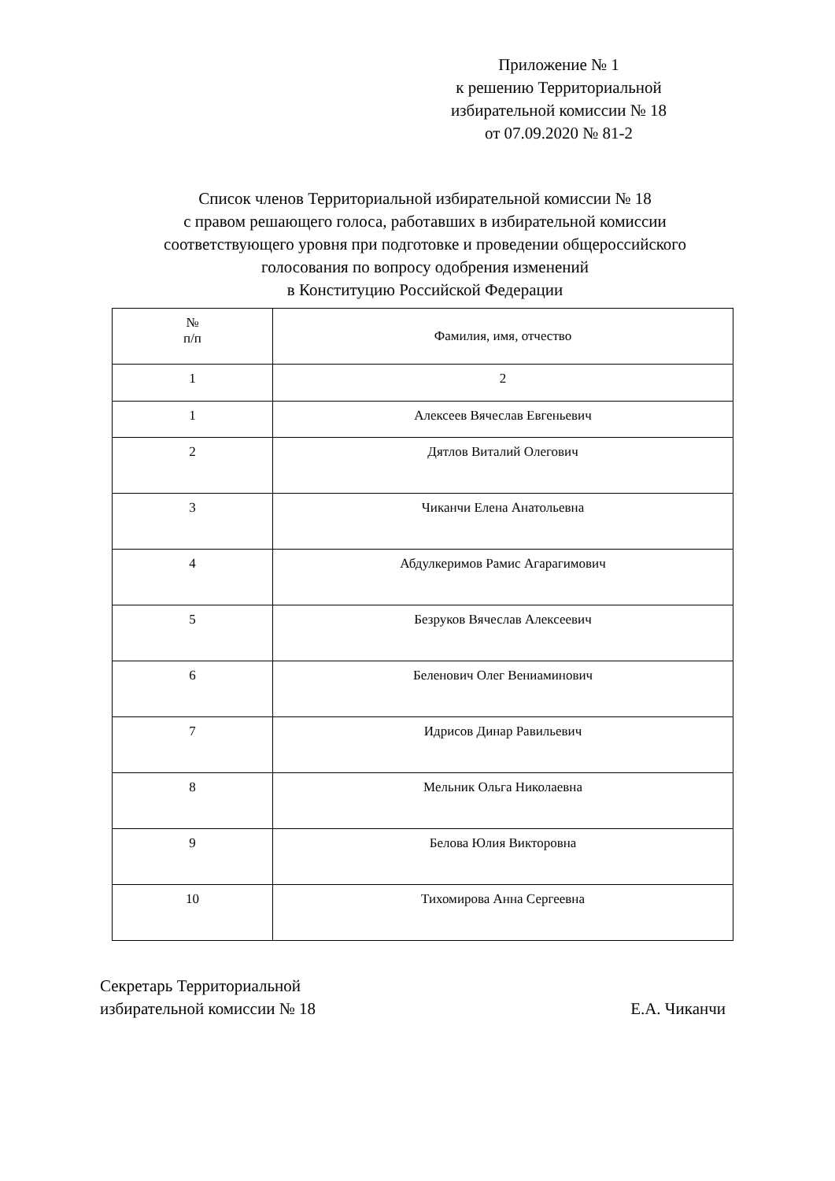Приложение № 1
к решению Территориальной
избирательной комиссии № 18
от 07.09.2020 № 81-2
Список членов Территориальной избирательной комиссии № 18
с правом решающего голоса, работавших в избирательной комиссии
соответствующего уровня при подготовке и проведении общероссийского
голосования по вопросу одобрения изменений
в Конституцию Российской Федерации
| № п/п | Фамилия, имя, отчество |
| --- | --- |
| 1 | 2 |
| 1 | Алексеев Вячеслав Евгеньевич |
| 2 | Дятлов Виталий Олегович |
| 3 | Чиканчи Елена Анатольевна |
| 4 | Абдулкеримов Рамис Агарагимович |
| 5 | Безруков Вячеслав Алексеевич |
| 6 | Беленович Олег Вениаминович |
| 7 | Идрисов Динар Равильевич |
| 8 | Мельник Ольга Николаевна |
| 9 | Белова Юлия Викторовна |
| 10 | Тихомирова Анна Сергеевна |
Секретарь Территориальной
избирательной комиссии № 18
Е.А. Чиканчи